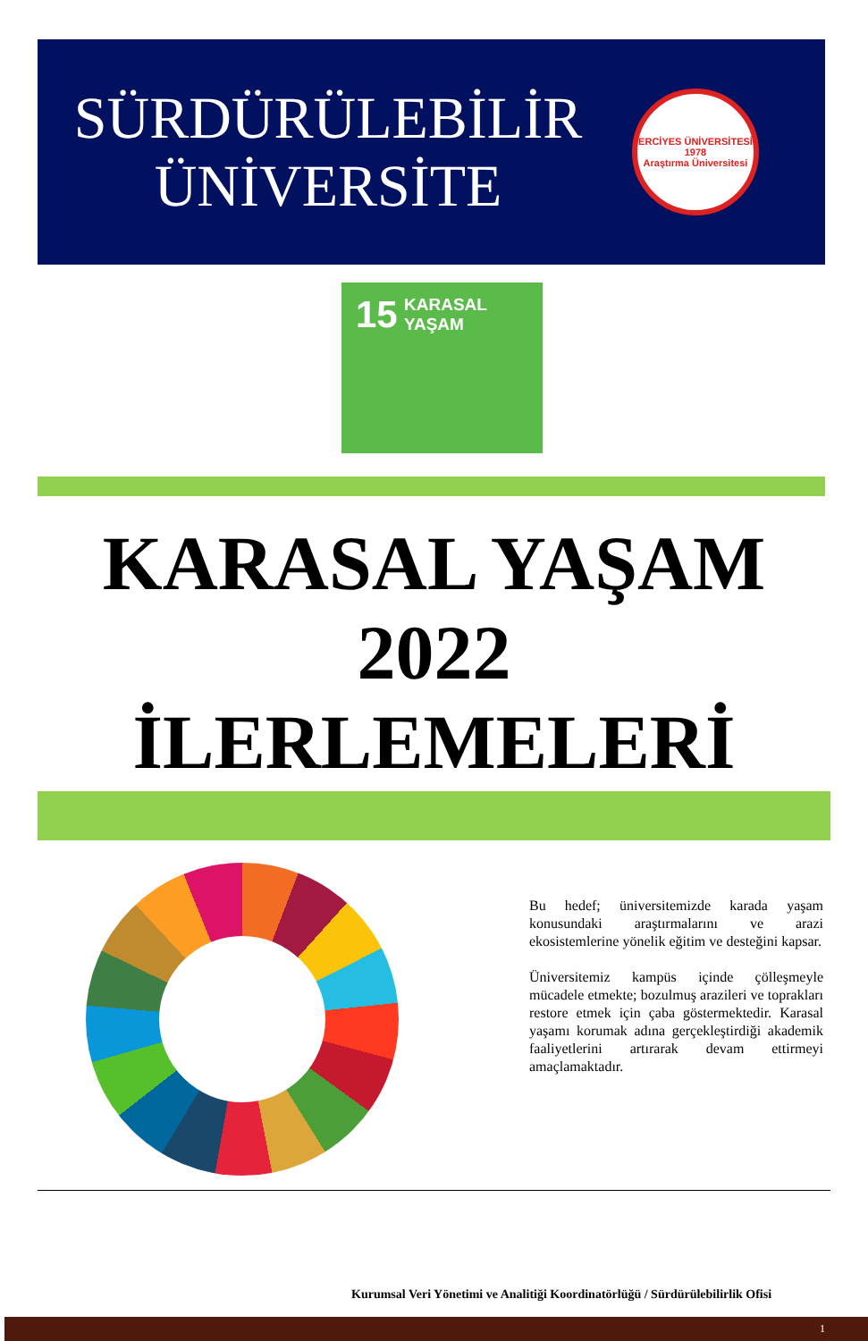SÜRDÜRÜLEBİLİR
ÜNİVERSİTE
ERCİYES ÜNİVERSİTESİ
1978
Araştırma Üniversitesi
15 KARASAL
YAŞAM
KARASAL YAŞAM
2022
İLERLEMELERİ
Bu hedef; üniversitemizde karada yaşam konusundaki araştırmalarını ve arazi ekosistemlerine yönelik eğitim ve desteğini kapsar.
Üniversitemiz kampüs içinde çölleşmeyle mücadele etmekte; bozulmuş arazileri ve toprakları restore etmek için çaba göstermektedir. Karasal yaşamı korumak adına gerçekleştirdiği akademik faaliyetlerini artırarak devam ettirmeyi amaçlamaktadır.
Kurumsal Veri Yönetimi ve Analitiği Koordinatörlüğü / Sürdürülebilirlik Ofisi
1